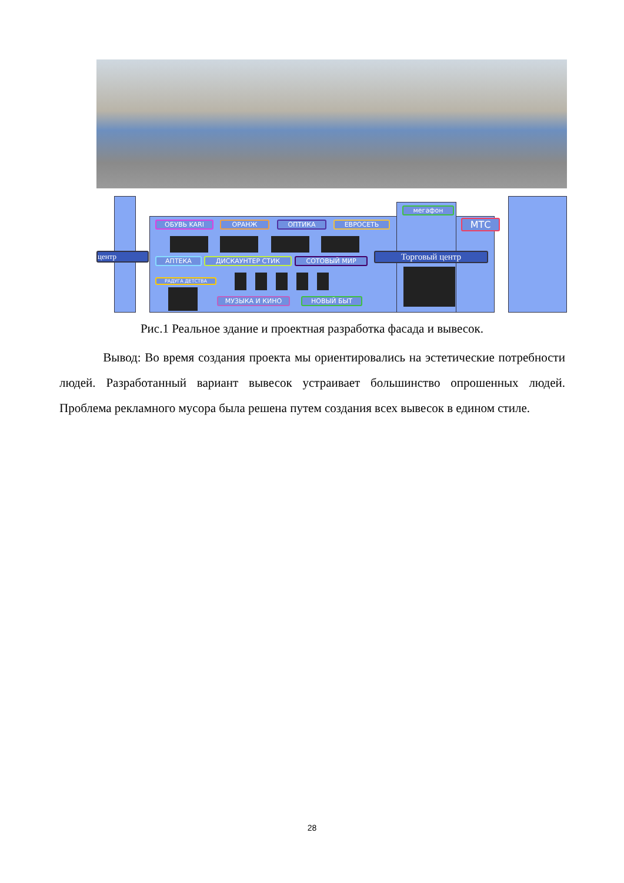ОБУВЬ KARI ОРАНЖ ОПТИКА ЕВРОСЕТЬ
мегафон
МТС
центр
АПТЕКА ДИСКАУНТЕР СТИК СОТОВЫЙ МИР Торговый центр
РАДУГА ДЕТСТВА
МУЗЫКА И КИНО НОВЫЙ БЫТ
Рис.1 Реальное здание и проектная разработка фасада и вывесок.
Вывод: Во время создания проекта мы ориентировались на эстетические потребности людей. Разработанный вариант вывесок устраивает большинство опрошенных людей. Проблема рекламного мусора была решена путем создания всех вывесок в едином стиле.
28